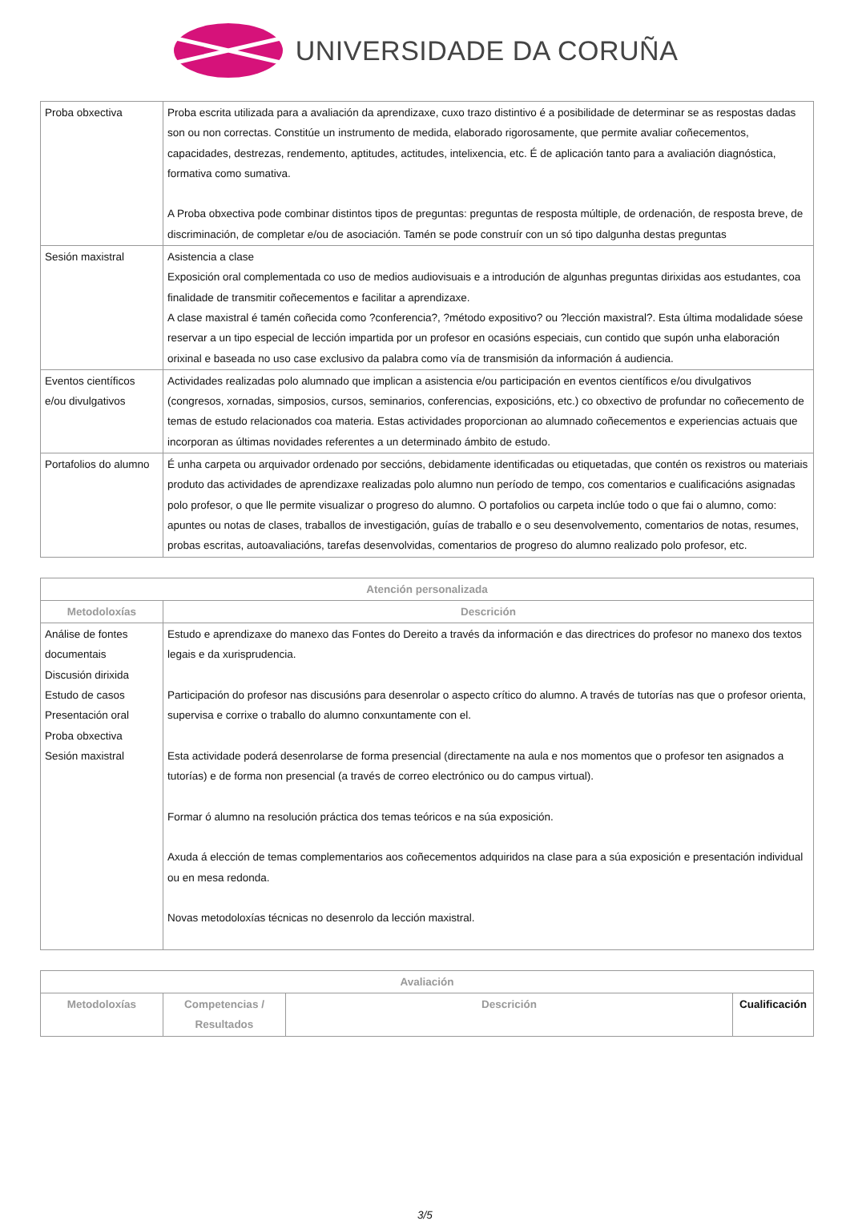UNIVERSIDADE DA CORUÑA
| Proba obxectiva | Proba escrita utilizada para a avaliación da aprendizaxe, cuxo trazo distintivo é a posibilidade de determinar se as respostas dadas son ou non correctas. Constitúe un instrumento de medida, elaborado rigorosamente, que permite avaliar coñecementos, capacidades, destrezas, rendemento, aptitudes, actitudes, intelixencia, etc. É de aplicación tanto para a avaliación diagnóstica, formativa como sumativa. A Proba obxectiva pode combinar distintos tipos de preguntas: preguntas de resposta múltiple, de ordenación, de resposta breve, de discriminación, de completar e/ou de asociación. Tamén se pode construír con un só tipo dalgunha destas preguntas |
| Sesión maxistral | Asistencia a clase Exposición oral complementada co uso de medios audiovisuais e a introdución de algunhas preguntas dirixidas aos estudantes, coa finalidade de transmitir coñecementos e facilitar a aprendizaxe. A clase maxistral é tamén coñecida como ?conferencia?, ?método expositivo? ou ?lección maxistral?. Esta última modalidade sóese reservar a un tipo especial de lección impartida por un profesor en ocasións especiais, cun contido que supón unha elaboración orixinal e baseada no uso case exclusivo da palabra como vía de transmisión da información á audiencia. |
| Eventos científicos e/ou divulgativos | Actividades realizadas polo alumnado que implican a asistencia e/ou participación en eventos científicos e/ou divulgativos (congresos, xornadas, simposios, cursos, seminarios, conferencias, exposicións, etc.) co obxectivo de profundar no coñecemento de temas de estudo relacionados coa materia. Estas actividades proporcionan ao alumnado coñecementos e experiencias actuais que incorporan as últimas novidades referentes a un determinado ámbito de estudo. |
| Portafolios do alumno | É unha carpeta ou arquivador ordenado por seccións, debidamente identificadas ou etiquetadas, que contén os rexistros ou materiais produto das actividades de aprendizaxe realizadas polo alumno nun período de tempo, cos comentarios e cualificacións asignadas polo profesor, o que lle permite visualizar o progreso do alumno. O portafolios ou carpeta inclúe todo o que fai o alumno, como: apuntes ou notas de clases, traballos de investigación, guías de traballo e o seu desenvolvemento, comentarios de notas, resumes, probas escritas, autoavaliacións, tarefas desenvolvidas, comentarios de progreso do alumno realizado polo profesor, etc. |
| Atención personalizada | |
| --- | --- |
| Metodoloxías | Descrición |
| Análise de fontes documentais Discusión dirixida Estudo de casos Presentación oral Proba obxectiva Sesión maxistral | Estudo e aprendizaxe do manexo das Fontes do Dereito a través da información e das directrices do profesor no manexo dos textos legais e da xurisprudencia. Participación do profesor nas discusións para desenrolar o aspecto crítico do alumno. A través de tutorías nas que o profesor orienta, supervisa e corrixe o traballo do alumno conxuntamente con el. Esta actividade poderá desenrolarse de forma presencial (directamente na aula e nos momentos que o profesor ten asignados a tutorías) e de forma non presencial (a través de correo electrónico ou do campus virtual). Formar ó alumno na resolución práctica dos temas teóricos e na súa exposición. Axuda á elección de temas complementarios aos coñecementos adquiridos na clase para a súa exposición e presentación individual ou en mesa redonda. Novas metodoloxías técnicas no desenrolo da lección maxistral. |
| Avaliación | | | |
| --- | --- | --- | --- |
| Metodoloxías | Competencias / Resultados | Descrición | Cualificación |
3/5